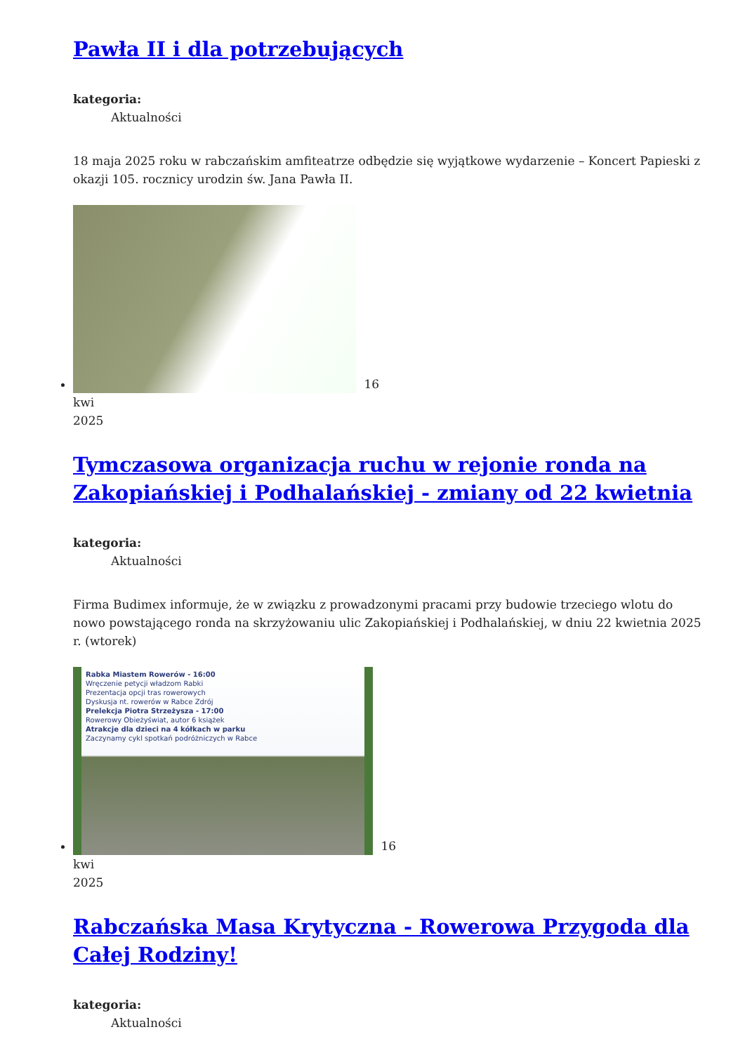Pawła II i dla potrzebujących
kategoria:
Aktualności
18 maja 2025 roku w rabczańskim amfiteatrze odbędzie się wyjątkowe wydarzenie – Koncert Papieski z okazji 105. rocznicy urodzin św. Jana Pawła II.
16
kwi
2025
Tymczasowa organizacja ruchu w rejonie ronda na Zakopiańskiej i Podhalańskiej - zmiany od 22 kwietnia
kategoria:
Aktualności
Firma Budimex informuje, że w związku z prowadzonymi pracami przy budowie trzeciego wlotu do nowo powstającego ronda na skrzyżowaniu ulic Zakopiańskiej i Podhalańskiej, w dniu 22 kwietnia 2025 r. (wtorek)
Rabka Miastem Rowerów - 16:00
Wręczenie petycji władzom Rabki
Prezentacja opcji tras rowerowych
Dyskusja nt. rowerów w Rabce Zdrój
Prelekcja Piotra Strzeżysza - 17:00
Rowerowy Obieżyświat, autor 6 książek
Atrakcje dla dzieci na 4 kółkach w parku
Zaczynamy cykl spotkań podróżniczych w Rabce
16
kwi
2025
Rabczańska Masa Krytyczna - Rowerowa Przygoda dla Całej Rodziny!
kategoria:
Aktualności